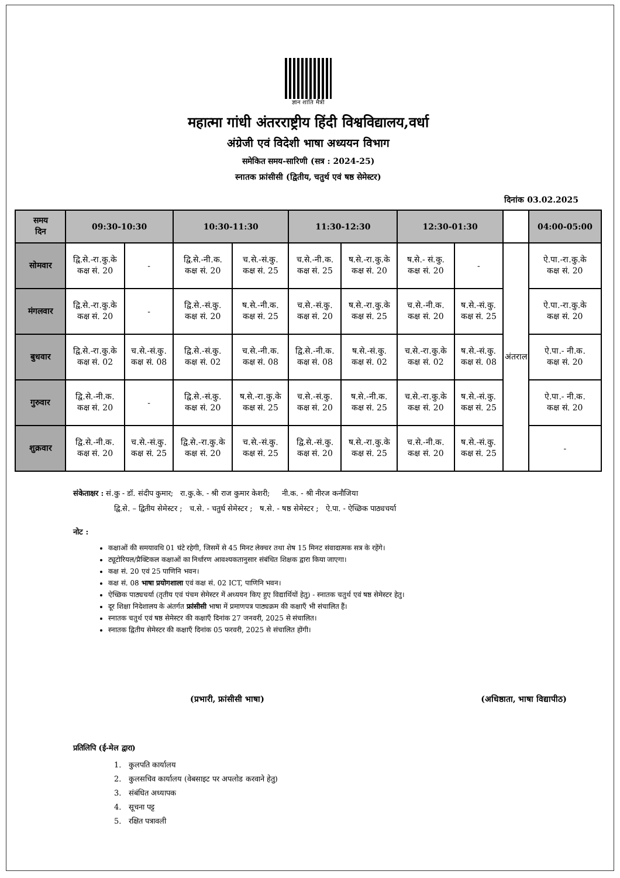ज्ञान शांति मैत्री
महात्मा गांधी अंतरराष्ट्रीय हिंदी विश्वविद्यालय,वर्धा
अंग्रेजी एवं विदेशी भाषा अध्ययन विभाग
समेकित समय-सारिणी (सत्र : 2024-25)
स्नातक फ्रांसीसी (द्वितीय, चतुर्थ एवं षष्ठ सेमेस्टर)
दिनांक 03.02.2025
| समय दिन | 09:30-10:30 | | 10:30-11:30 | | 11:30-12:30 | | 12:30-01:30 | | | 04:00-05:00 |
| --- | --- | --- | --- | --- | --- | --- | --- | --- | --- | --- |
| सोमवार | द्वि.से.-रा.कु.के कक्ष सं. 20 | - | द्वि.से.-नी.क. कक्ष सं. 20 | च.से.-सं.कु. कक्ष सं. 25 | च.से.-नी.क. कक्ष सं. 25 | ष.से.-रा.कु.के कक्ष सं. 20 | ष.से.- सं.कु. कक्ष सं. 20 | - | अंतराल | ऐ.पा.-रा.कु.के कक्ष सं. 20 |
| मंगलवार | द्वि.से.-रा.कु.के कक्ष सं. 20 | - | द्वि.से.-सं.कु. कक्ष सं. 20 | ष.से.-नी.क. कक्ष सं. 25 | च.से.-सं.कु. कक्ष सं. 20 | ष.से.-रा.कु.के कक्ष सं. 25 | च.से.-नी.क. कक्ष सं. 20 | ष.से.-सं.कु. कक्ष सं. 25 | | ऐ.पा.-रा.कु.के कक्ष सं. 20 |
| बुधवार | द्वि.से.-रा.कु.के कक्ष सं. 02 | च.से.-सं.कु. कक्ष सं. 08 | द्वि.से.-सं.कु. कक्ष सं. 02 | च.से.-नी.क. कक्ष सं. 08 | द्वि.से.-नी.क. कक्ष सं. 08 | ष.से.-सं.कु. कक्ष सं. 02 | च.से.-रा.कु.के कक्ष सं. 02 | ष.से.-सं.कु. कक्ष सं. 08 | | ऐ.पा.- नी.क. कक्ष सं. 20 |
| गुरुवार | द्वि.से.-नी.क. कक्ष सं. 20 | - | द्वि.से.-सं.कु. कक्ष सं. 20 | ष.से.-रा.कु.के कक्ष सं. 25 | च.से.-सं.कु. कक्ष सं. 20 | ष.से.-नी.क. कक्ष सं. 25 | च.से.-रा.कु.के कक्ष सं. 20 | ष.से.-सं.कु. कक्ष सं. 25 | | ऐ.पा.- नी.क. कक्ष सं. 20 |
| शुक्रवार | द्वि.से.-नी.क. कक्ष सं. 20 | च.से.-सं.कु. कक्ष सं. 25 | द्वि.से.-रा.कु.के कक्ष सं. 20 | च.से.-सं.कु. कक्ष सं. 25 | द्वि.से.-सं.कु. कक्ष सं. 20 | ष.से.-रा.कु.के कक्ष सं. 25 | च.से.-नी.क. कक्ष सं. 20 | ष.से.-सं.कु. कक्ष सं. 25 | | - |
संकेताक्षर : सं.कु - डॉ. संदीप कुमार; रा.कु.के. - श्री राज कुमार केशरी; नी.क. - श्री नीरज कनौजिया
द्वि.से. – द्वितीय सेमेस्टर ; च.से. - चतुर्थ सेमेस्टर ; ष.से. - षष्ठ सेमेस्टर ; ऐ.पा. - ऐच्छिक पाठ्यचर्या
नोट :
कक्षाओं की समयावधि 01 घंटे रहेगी, जिसमें से 45 मिनट लेक्चर तथा शेष 15 मिनट संवादात्मक सत्र के रहेंगे।
ट्यूटोरियल/प्रैक्टिकल कक्षाओं का निर्धारण आवश्यकतानुसार संबंधित शिक्षक द्वारा किया जाएगा।
कक्ष सं. 20 एवं 25 पाणिनि भवन।
कक्ष सं. 08 भाषा प्रयोगशाला एवं कक्ष सं. 02 ICT, पाणिनि भवन।
ऐच्छिक पाठ्यचर्या (तृतीय एवं पंचम सेमेस्टर में अध्ययन किए हुए विद्यार्थियों हेतु) - स्नातक चतुर्थ एवं षष्ठ सेमेस्टर हेतु।
दूर शिक्षा निदेशालय के अंतर्गत फ्रांसीसी भाषा में प्रमाणपत्र पाठ्यक्रम की कक्षाएँ भी संचालित हैं।
स्नातक चतुर्थ एवं षष्ठ सेमेस्टर की कक्षाएँ दिनांक 27 जनवरी, 2025 से संचालित।
स्नातक द्वितीय सेमेस्टर की कक्षाएँ दिनांक 05 फरवरी, 2025 से संचालित होंगी।
(प्रभारी, फ्रांसीसी भाषा) (अधिष्ठाता, भाषा विद्यापीठ)
प्रतिलिपि (ई-मेल द्वारा)
1. कुलपति कार्यालय
2. कुलसचिव कार्यालय (वेबसाइट पर अपलोड करवाने हेतु)
3. संबंधित अध्यापक
4. सूचना पट्ट
5. रक्षित पत्रावली